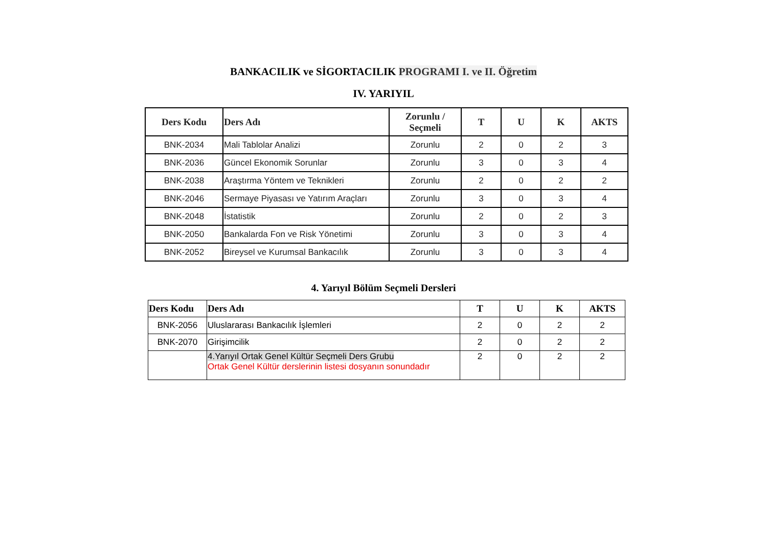BANKACILIK ve SİGORTACILIK PROGRAMI I. ve II. Öğretim
IV. YARIYIL
| Ders Kodu | Ders Adı | Zorunlu / Seçmeli | T | U | K | AKTS |
| --- | --- | --- | --- | --- | --- | --- |
| BNK-2034 | Mali Tablolar Analizi | Zorunlu | 2 | 0 | 2 | 3 |
| BNK-2036 | Güncel Ekonomik Sorunlar | Zorunlu | 3 | 0 | 3 | 4 |
| BNK-2038 | Araştırma Yöntem ve Teknikleri | Zorunlu | 2 | 0 | 2 | 2 |
| BNK-2046 | Sermaye Piyasası ve Yatırım Araçları | Zorunlu | 3 | 0 | 3 | 4 |
| BNK-2048 | İstatistik | Zorunlu | 2 | 0 | 2 | 3 |
| BNK-2050 | Bankalarda Fon ve Risk Yönetimi | Zorunlu | 3 | 0 | 3 | 4 |
| BNK-2052 | Bireysel ve Kurumsal Bankacılık | Zorunlu | 3 | 0 | 3 | 4 |
4. Yarıyıl Bölüm Seçmeli Dersleri
| Ders Kodu | Ders Adı | T | U | K | AKTS |
| --- | --- | --- | --- | --- | --- |
| BNK-2056 | Uluslararası Bankacılık İşlemleri | 2 | 0 | 2 | 2 |
| BNK-2070 | Girişimcilik | 2 | 0 | 2 | 2 |
| | 4.Yarıyıl Ortak Genel Kültür Seçmeli Ders Grubu Ortak Genel Kültür derslerinin listesi dosyanın sonundadır | 2 | 0 | 2 | 2 |